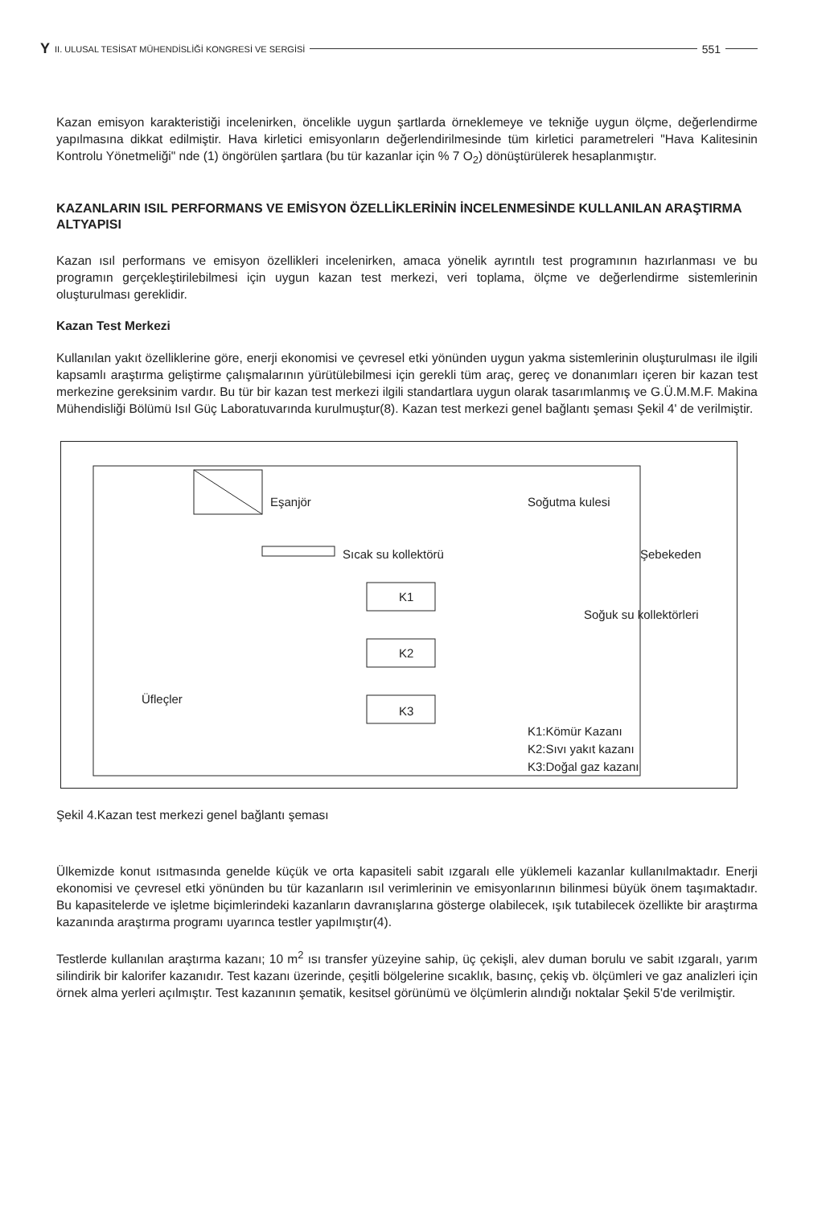Y II. ULUSAL TESİSAT MÜHENDİSLİĞİ KONGRESİ VE SERGİSİ 551
Kazan emisyon karakteristiği incelenirken, öncelikle uygun şartlarda örneklemeye ve tekniğe uygun ölçme, değerlendirme yapılmasına dikkat edilmiştir. Hava kirletici emisyonların değerlendirilmesinde tüm kirletici parametreleri "Hava Kalitesinin Kontrolu Yönetmeliği" nde (1) öngörülen şartlara (bu tür kazanlar için % 7 O<sub>2</sub>) dönüştürülerek hesaplanmıştır.
KAZANLARIN ISIL PERFORMANS VE EMİSYON ÖZELLİKLERİNİN İNCELENMESİNDE KULLANILAN ARAŞTIRMA ALTYAPISI
Kazan ısıl performans ve emisyon özellikleri incelenirken, amaca yönelik ayrıntılı test programının hazırlanması ve bu programın gerçekleştirilebilmesi için uygun kazan test merkezi, veri toplama, ölçme ve değerlendirme sistemlerinin oluşturulması gereklidir.
Kazan Test Merkezi
Kullanılan yakıt özelliklerine göre, enerji ekonomisi ve çevresel etki yönünden uygun yakma sistemlerinin oluşturulması ile ilgili kapsamlı araştırma geliştirme çalışmalarının yürütülebilmesi için gerekli tüm araç, gereç ve donanımları içeren bir kazan test merkezine gereksinim vardır. Bu tür bir kazan test merkezi ilgili standartlara uygun olarak tasarımlanmış ve G.Ü.M.M.F. Makina Mühendisliği Bölümü Isıl Güç Laboratuvarında kurulmuştur(8). Kazan test merkezi genel bağlantı şeması Şekil 4' de verilmiştir.
Eşanjör
Soğutma kulesi
Şebekeden
Sıcak su kollektörü
Soğuk su kollektörleri
K1
K2
K3
Üfleçler
K1:Kömür Kazanı
K2:Sıvı yakıt kazanı
K3:Doğal gaz kazanı
Şekil 4.Kazan test merkezi genel bağlantı şeması
Ülkemizde konut ısıtmasında genelde küçük ve orta kapasiteli sabit ızgaralı elle yüklemeli kazanlar kullanılmaktadır. Enerji ekonomisi ve çevresel etki yönünden bu tür kazanların ısıl verimlerinin ve emisyonlarının bilinmesi büyük önem taşımaktadır. Bu kapasitelerde ve işletme biçimlerindeki kazanların davranışlarına gösterge olabilecek, ışık tutabilecek özellikte bir araştırma kazanında araştırma programı uyarınca testler yapılmıştır(4).
Testlerde kullanılan araştırma kazanı; 10 m<sup>2</sup> ısı transfer yüzeyine sahip, üç çekişli, alev duman borulu ve sabit ızgaralı, yarım silindirik bir kalorifer kazanıdır. Test kazanı üzerinde, çeşitli bölgelerine sıcaklık, basınç, çekiş vb. ölçümleri ve gaz analizleri için örnek alma yerleri açılmıştır. Test kazanının şematik, kesitsel görünümü ve ölçümlerin alındığı noktalar Şekil 5'de verilmiştir.